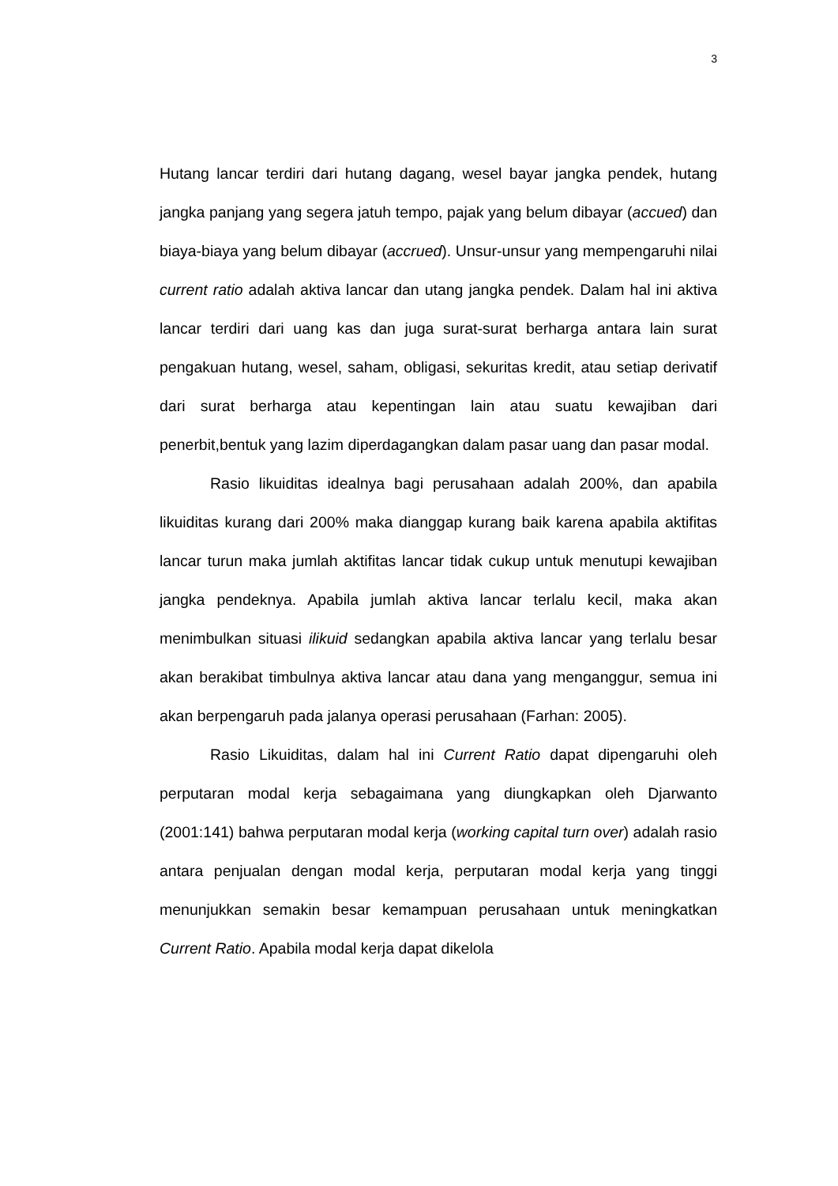3
Hutang lancar terdiri dari hutang dagang, wesel bayar jangka pendek, hutang jangka panjang yang segera jatuh tempo, pajak yang belum dibayar (accued) dan biaya-biaya yang belum dibayar (accrued). Unsur-unsur yang mempengaruhi nilai current ratio adalah aktiva lancar dan utang jangka pendek. Dalam hal ini aktiva lancar terdiri dari uang kas dan juga surat-surat berharga antara lain surat pengakuan hutang, wesel, saham, obligasi, sekuritas kredit, atau setiap derivatif dari surat berharga atau kepentingan lain atau suatu kewajiban dari penerbit,bentuk yang lazim diperdagangkan dalam pasar uang dan pasar modal.
Rasio likuiditas idealnya bagi perusahaan adalah 200%, dan apabila likuiditas kurang dari 200% maka dianggap kurang baik karena apabila aktifitas lancar turun maka jumlah aktifitas lancar tidak cukup untuk menutupi kewajiban jangka pendeknya. Apabila jumlah aktiva lancar terlalu kecil, maka akan menimbulkan situasi ilikuid sedangkan apabila aktiva lancar yang terlalu besar akan berakibat timbulnya aktiva lancar atau dana yang menganggur, semua ini akan berpengaruh pada jalanya operasi perusahaan (Farhan: 2005).
Rasio Likuiditas, dalam hal ini Current Ratio dapat dipengaruhi oleh perputaran modal kerja sebagaimana yang diungkapkan oleh Djarwanto (2001:141) bahwa perputaran modal kerja (working capital turn over) adalah rasio antara penjualan dengan modal kerja, perputaran modal kerja yang tinggi menunjukkan semakin besar kemampuan perusahaan untuk meningkatkan Current Ratio. Apabila modal kerja dapat dikelola